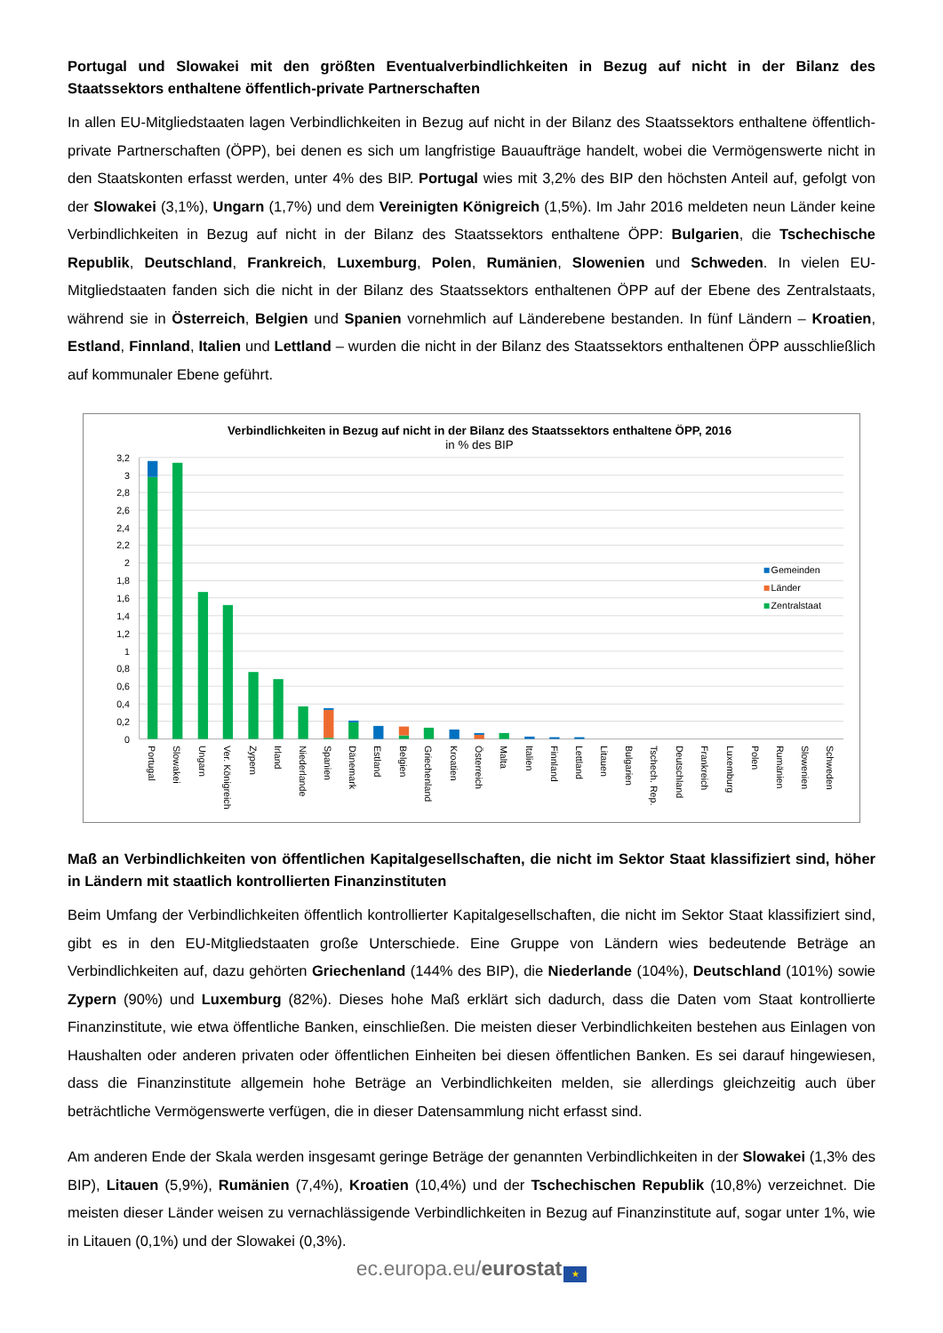Portugal und Slowakei mit den größten Eventualverbindlichkeiten in Bezug auf nicht in der Bilanz des Staatssektors enthaltene öffentlich-private Partnerschaften
In allen EU-Mitgliedstaaten lagen Verbindlichkeiten in Bezug auf nicht in der Bilanz des Staatssektors enthaltene öffentlich-private Partnerschaften (ÖPP), bei denen es sich um langfristige Bauaufträge handelt, wobei die Vermögenswerte nicht in den Staatskonten erfasst werden, unter 4% des BIP. Portugal wies mit 3,2% des BIP den höchsten Anteil auf, gefolgt von der Slowakei (3,1%), Ungarn (1,7%) und dem Vereinigten Königreich (1,5%). Im Jahr 2016 meldeten neun Länder keine Verbindlichkeiten in Bezug auf nicht in der Bilanz des Staatssektors enthaltene ÖPP: Bulgarien, die Tschechische Republik, Deutschland, Frankreich, Luxemburg, Polen, Rumänien, Slowenien und Schweden. In vielen EU-Mitgliedstaaten fanden sich die nicht in der Bilanz des Staatssektors enthaltenen ÖPP auf der Ebene des Zentralstaats, während sie in Österreich, Belgien und Spanien vornehmlich auf Länderebene bestanden. In fünf Ländern – Kroatien, Estland, Finnland, Italien und Lettland – wurden die nicht in der Bilanz des Staatssektors enthaltenen ÖPP ausschließlich auf kommunaler Ebene geführt.
Verbindlichkeiten in Bezug auf nicht in der Bilanz des Staatssektors enthaltene ÖPP, 2016
in % des BIP
3,2
3
2,8
2,6
2,4
2,2
2
1,8
1,6
1,4
1,2
1
0,8
0,6
0,4
0,2
0
Portugal
Slowakei
Ungarn
Ver. Königreich
Zypern
Irland
Niederlande
Spanien
Dänemark
Estland
Belgien
Griechenland
Kroatien
Österreich
Malta
Italien
Finnland
Lettland
Litauen
Bulgarien
Tschech. Rep.
Deutschland
Frankreich
Luxemburg
Polen
Rumänien
Slowenien
Schweden
Gemeinden
Länder
Zentralstaat
Maß an Verbindlichkeiten von öffentlichen Kapitalgesellschaften, die nicht im Sektor Staat klassifiziert sind, höher in Ländern mit staatlich kontrollierten Finanzinstituten
Beim Umfang der Verbindlichkeiten öffentlich kontrollierter Kapitalgesellschaften, die nicht im Sektor Staat klassifiziert sind, gibt es in den EU-Mitgliedstaaten große Unterschiede. Eine Gruppe von Ländern wies bedeutende Beträge an Verbindlichkeiten auf, dazu gehörten Griechenland (144% des BIP), die Niederlande (104%), Deutschland (101%) sowie Zypern (90%) und Luxemburg (82%). Dieses hohe Maß erklärt sich dadurch, dass die Daten vom Staat kontrollierte Finanzinstitute, wie etwa öffentliche Banken, einschließen. Die meisten dieser Verbindlichkeiten bestehen aus Einlagen von Haushalten oder anderen privaten oder öffentlichen Einheiten bei diesen öffentlichen Banken. Es sei darauf hingewiesen, dass die Finanzinstitute allgemein hohe Beträge an Verbindlichkeiten melden, sie allerdings gleichzeitig auch über beträchtliche Vermögenswerte verfügen, die in dieser Datensammlung nicht erfasst sind.
Am anderen Ende der Skala werden insgesamt geringe Beträge der genannten Verbindlichkeiten in der Slowakei (1,3% des BIP), Litauen (5,9%), Rumänien (7,4%), Kroatien (10,4%) und der Tschechischen Republik (10,8%) verzeichnet. Die meisten dieser Länder weisen zu vernachlässigende Verbindlichkeiten in Bezug auf Finanzinstitute auf, sogar unter 1%, wie in Litauen (0,1%) und der Slowakei (0,3%).
ec.europa.eu/eurostat ★